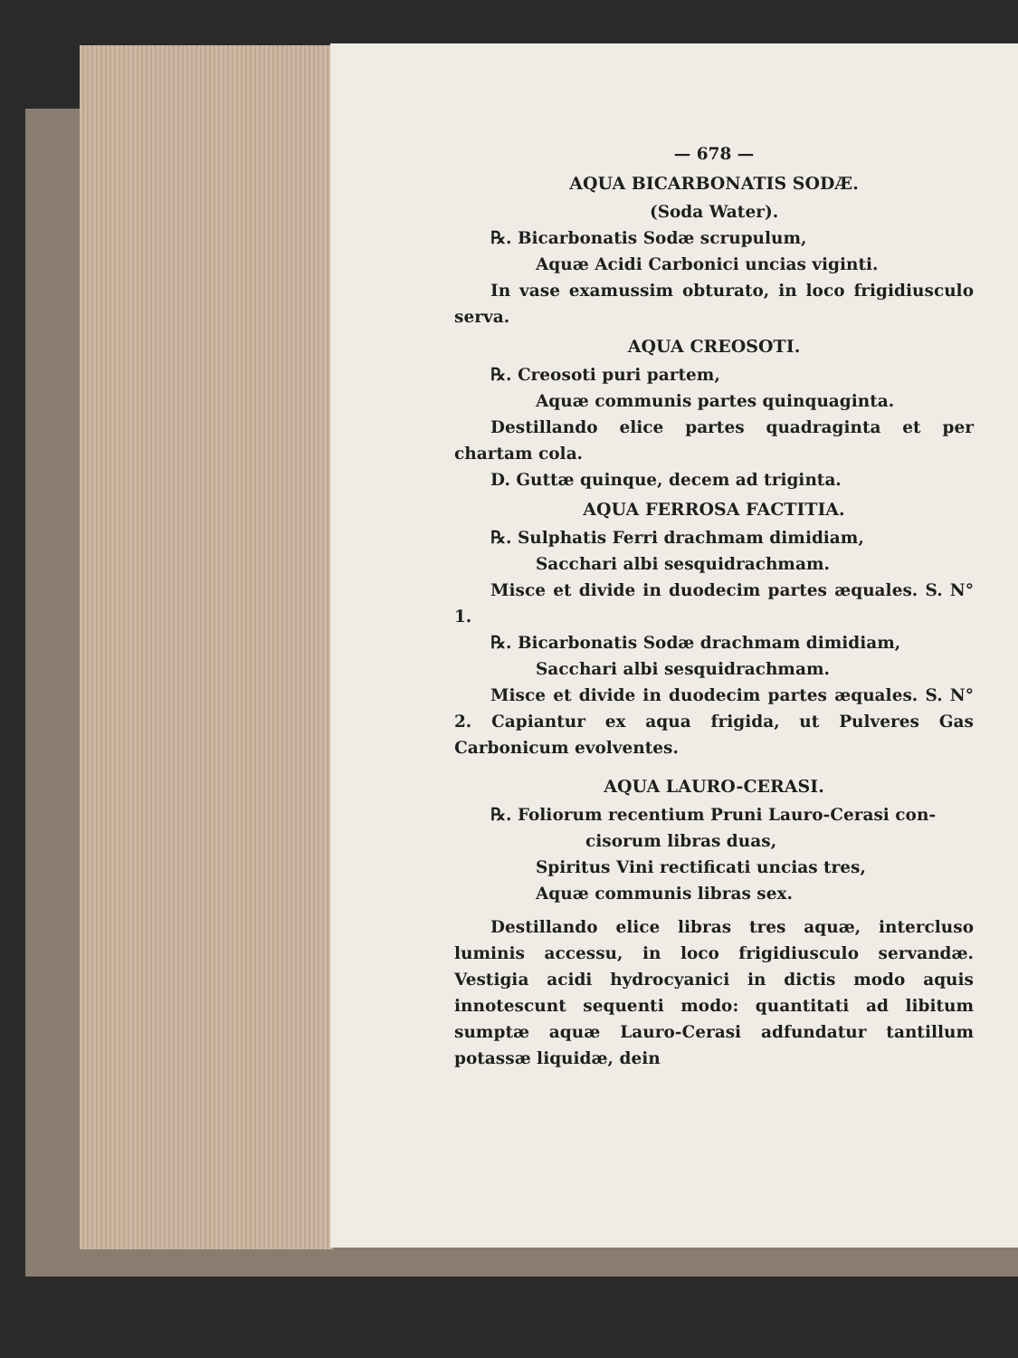— 678 —
AQUA BICARBONATIS SODÆ.
(Soda Water).
℞. Bicarbonatis Sodæ scrupulum,
Aquæ Acidi Carbonici uncias viginti.
In vase examussim obturato, in loco frigidiusculo serva.
AQUA CREOSOTI.
℞. Creosoti puri partem,
Aquæ communis partes quinquaginta.
Destillando elice partes quadraginta et per chartam cola.
D. Guttæ quinque, decem ad triginta.
AQUA FERROSA FACTITIA.
℞. Sulphatis Ferri drachmam dimidiam,
Sacchari albi sesquidrachmam.
Misce et divide in duodecim partes æquales. S. N° 1.
℞. Bicarbonatis Sodæ drachmam dimidiam,
Sacchari albi sesquidrachmam.
Misce et divide in duodecim partes æquales. S. N° 2. Capiantur ex aqua frigida, ut Pulveres Gas Carbonicum evolventes.
AQUA LAURO-CERASI.
℞. Foliorum recentium Pruni Lauro-Cerasi con-
cisorum libras duas,
Spiritus Vini rectificati uncias tres,
Aquæ communis libras sex.
Destillando elice libras tres aquæ, intercluso luminis accessu, in loco frigidiusculo servandæ. Vestigia acidi hydrocyanici in dictis modo aquis innotescunt sequenti modo: quantitati ad libitum sumptæ aquæ Lauro-Cerasi adfundatur tantillum potassæ liquidæ, dein